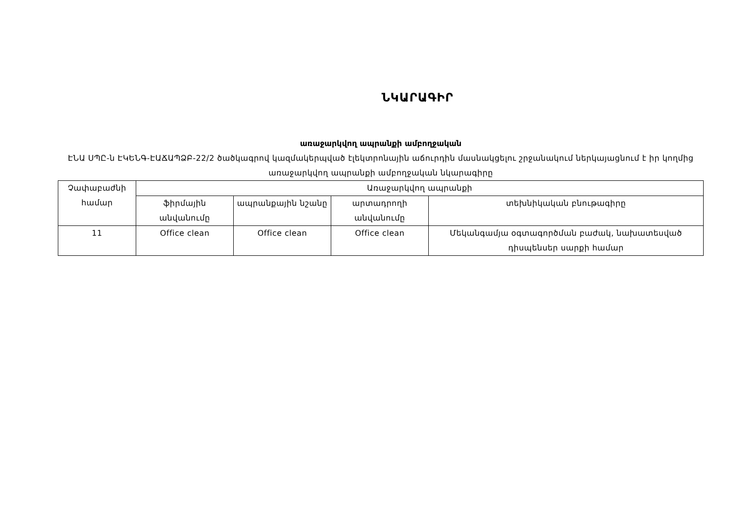ՆԿԱՐԱԳԻՐ
առաջարկվող ապրանքի ամբողջական
ԷՆԱ ՍՊԸ-ն ԷԿԵՆԳ-ԷԱՃԱՊՁԲ-22/2 ծածկագրով կազմակերպված էլեկտրոնային աճուրդին մասնակցելու շրջանակում ներկայացնում է իր կողմից առաջարկվող ապրանքի ամբողջական նկարագիրը
| Չափաբաժնի համար | Առաջարկվող ապրանքի | | | |
| --- | --- | --- | --- | --- |
| | ֆիրմային անվանումը | ապրանքային նշանը | արտադրողի անվանումը | տեխնիկական բնութագիրը |
| 11 | Office clean | Office clean | Office clean | Մեկանգամյա օգտագործման բաժակ, նախատեսված դիսպենսեր սարքի համար |